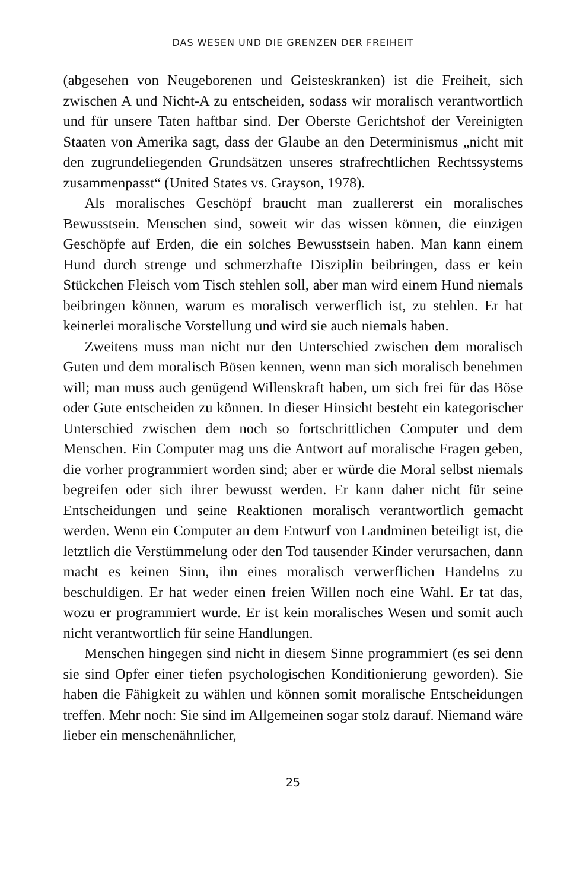DAS WESEN UND DIE GRENZEN DER FREIHEIT
(abgesehen von Neugeborenen und Geisteskranken) ist die Freiheit, sich zwischen A und Nicht-A zu entscheiden, sodass wir moralisch verantwortlich und für unsere Taten haftbar sind. Der Oberste Gerichtshof der Vereinigten Staaten von Amerika sagt, dass der Glaube an den Determinismus „nicht mit den zugrundeliegenden Grundsätzen unseres strafrechtlichen Rechtssystems zusammenpasst“ (United States vs. Grayson, 1978).
Als moralisches Geschöpf braucht man zuallererst ein moralisches Bewusstsein. Menschen sind, soweit wir das wissen können, die einzigen Geschöpfe auf Erden, die ein solches Bewusstsein haben. Man kann einem Hund durch strenge und schmerzhafte Disziplin beibringen, dass er kein Stückchen Fleisch vom Tisch stehlen soll, aber man wird einem Hund niemals beibringen können, warum es moralisch verwerflich ist, zu stehlen. Er hat keinerlei moralische Vorstellung und wird sie auch niemals haben.
Zweitens muss man nicht nur den Unterschied zwischen dem moralisch Guten und dem moralisch Bösen kennen, wenn man sich moralisch benehmen will; man muss auch genügend Willenskraft haben, um sich frei für das Böse oder Gute entscheiden zu können. In dieser Hinsicht besteht ein kategorischer Unterschied zwischen dem noch so fortschrittlichen Computer und dem Menschen. Ein Computer mag uns die Antwort auf moralische Fragen geben, die vorher programmiert worden sind; aber er würde die Moral selbst niemals begreifen oder sich ihrer bewusst werden. Er kann daher nicht für seine Entscheidungen und seine Reaktionen moralisch verantwortlich gemacht werden. Wenn ein Computer an dem Entwurf von Landminen beteiligt ist, die letztlich die Verstümmelung oder den Tod tausender Kinder verursachen, dann macht es keinen Sinn, ihn eines moralisch verwerflichen Handelns zu beschuldigen. Er hat weder einen freien Willen noch eine Wahl. Er tat das, wozu er programmiert wurde. Er ist kein moralisches Wesen und somit auch nicht verantwortlich für seine Handlungen.
Menschen hingegen sind nicht in diesem Sinne programmiert (es sei denn sie sind Opfer einer tiefen psychologischen Konditionierung geworden). Sie haben die Fähigkeit zu wählen und können somit moralische Entscheidungen treffen. Mehr noch: Sie sind im Allgemeinen sogar stolz darauf. Niemand wäre lieber ein menschenähnlicher,
25